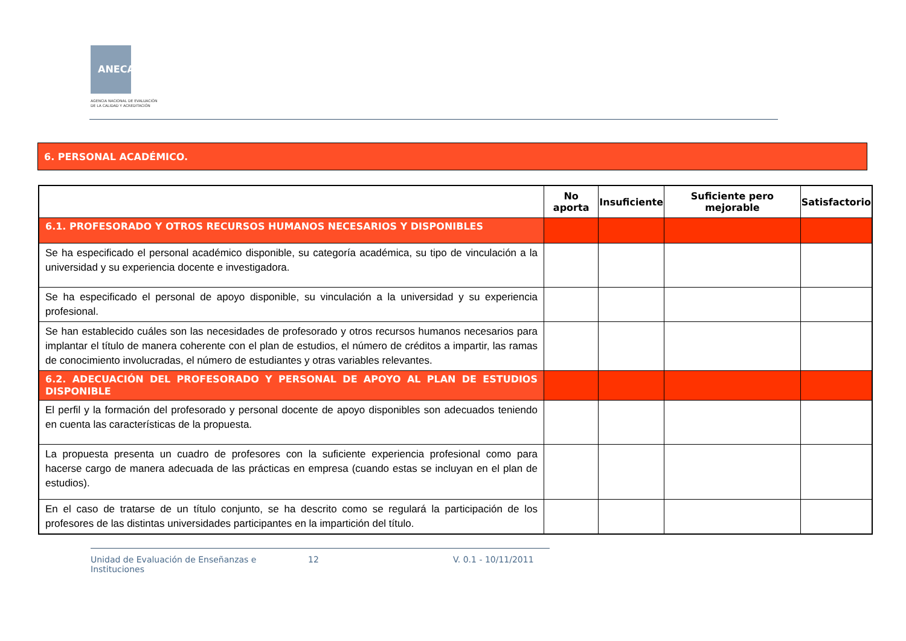ANECA
AGENCIA NACIONAL DE EVALUACIÓN
DE LA CALIDAD Y ACREDITACIÓN
6. PERSONAL ACADÉMICO.
| | No aporta | Insuficiente | Suficiente pero mejorable | Satisfactorio |
| --- | --- | --- | --- | --- |
| 6.1. PROFESORADO Y OTROS RECURSOS HUMANOS NECESARIOS Y DISPONIBLES | | | | |
| Se ha especificado el personal académico disponible, su categoría académica, su tipo de vinculación a la universidad y su experiencia docente e investigadora. | | | | |
| Se ha especificado el personal de apoyo disponible, su vinculación a la universidad y su experiencia profesional. | | | | |
| Se han establecido cuáles son las necesidades de profesorado y otros recursos humanos necesarios para implantar el título de manera coherente con el plan de estudios, el número de créditos a impartir, las ramas de conocimiento involucradas, el número de estudiantes y otras variables relevantes. | | | | |
| 6.2. ADECUACIÓN DEL PROFESORADO Y PERSONAL DE APOYO AL PLAN DE ESTUDIOS DISPONIBLE | | | | |
| El perfil y la formación del profesorado y personal docente de apoyo disponibles son adecuados teniendo en cuenta las características de la propuesta. | | | | |
| La propuesta presenta un cuadro de profesores con la suficiente experiencia profesional como para hacerse cargo de manera adecuada de las prácticas en empresa (cuando estas se incluyan en el plan de estudios). | | | | |
| En el caso de tratarse de un título conjunto, se ha descrito como se regulará la participación de los profesores de las distintas universidades participantes en la impartición del título. | | | | |
Unidad de Evaluación de Enseñanzas e Instituciones 12 V. 0.1 - 10/11/2011